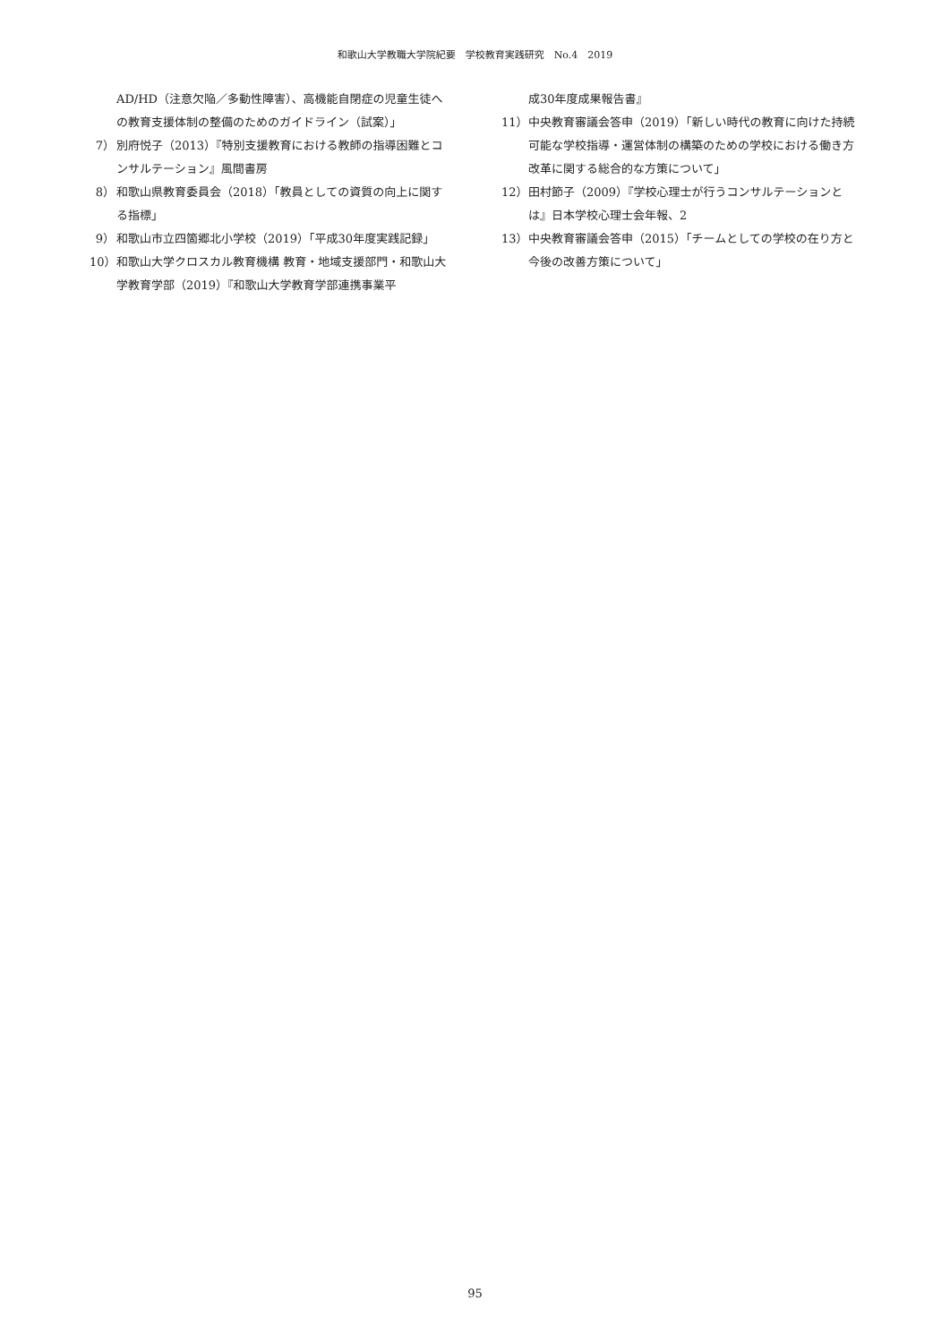和歌山大学教職大学院紀要　学校教育実践研究　No.4　2019
AD/HD（注意欠陥／多動性障害）、高機能自閉症の児童生徒への教育支援体制の整備のためのガイドライン（試案）」
7） 別府悦子（2013）『特別支援教育における教師の指導困難とコンサルテーション』風間書房
8） 和歌山県教育委員会（2018）「教員としての資質の向上に関する指標」
9） 和歌山市立四箇郷北小学校（2019）「平成30年度実践記録」
10） 和歌山大学クロスカル教育機構 教育・地域支援部門・和歌山大学教育学部（2019）『和歌山大学教育学部連携事業平
成30年度成果報告書』
11） 中央教育審議会答申（2019）「新しい時代の教育に向けた持続可能な学校指導・運営体制の構築のための学校における働き方改革に関する総合的な方策について」
12） 田村節子（2009）『学校心理士が行うコンサルテーションとは』日本学校心理士会年報、2
13） 中央教育審議会答申（2015）「チームとしての学校の在り方と今後の改善方策について」
95